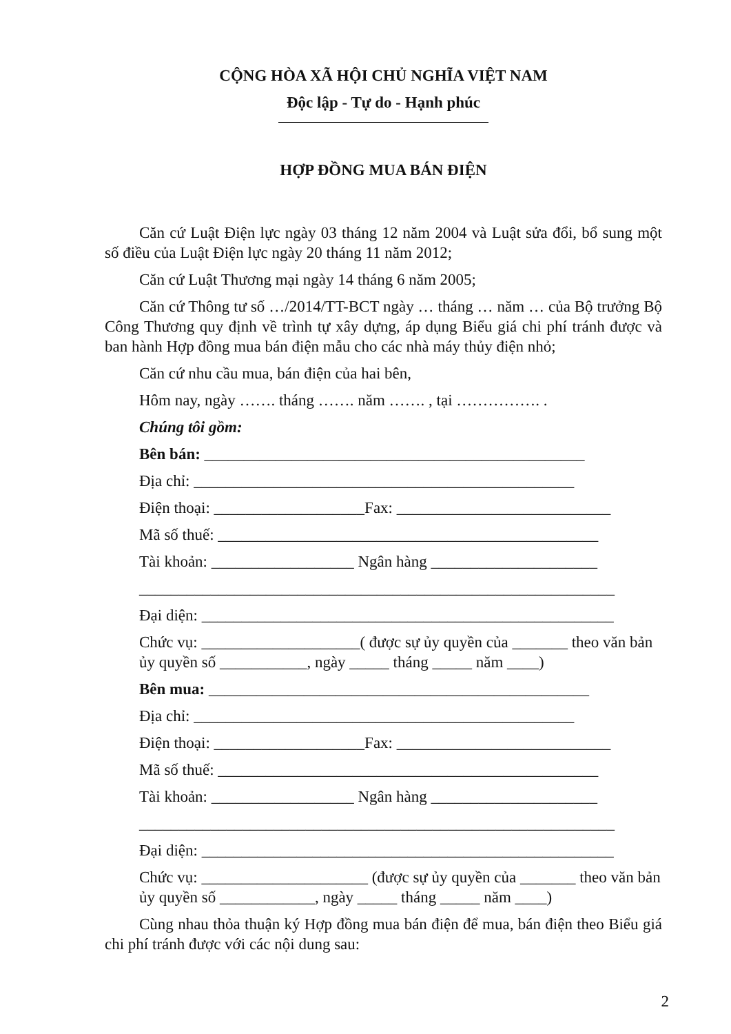CỘNG HÒA XÃ HỘI CHỦ NGHĨA VIỆT NAM
Độc lập - Tự do - Hạnh phúc
HỢP ĐỒNG MUA BÁN ĐIỆN
Căn cứ Luật Điện lực ngày 03 tháng 12 năm 2004 và Luật sửa đổi, bổ sung một số điều của Luật Điện lực ngày 20 tháng 11 năm 2012;
Căn cứ Luật Thương mại ngày 14 tháng 6 năm 2005;
Căn cứ Thông tư số …/2014/TT-BCT ngày … tháng … năm … của Bộ trưởng Bộ Công Thương quy định về trình tự xây dựng, áp dụng Biểu giá chi phí tránh được và ban hành Hợp đồng mua bán điện mẫu cho các nhà máy thủy điện nhỏ;
Căn cứ nhu cầu mua, bán điện của hai bên,
Hôm nay, ngày ……. tháng ……. năm ……. , tại ……………. .
Chúng tôi gồm:
Bên bán: ________________________________________________
Địa chỉ: ________________________________________________
Điện thoại: ___________________Fax: ___________________________
Mã số thuế: ________________________________________________
Tài khoản: __________________ Ngân hàng _____________________
____________________________________________________________
Đại diện: ____________________________________________________
Chức vụ: ____________________( được sự ủy quyền của _______ theo văn bản ủy quyền số ___________, ngày _____ tháng _____ năm ____)
Bên mua: ________________________________________________
Địa chỉ: ________________________________________________
Điện thoại: ___________________Fax: ___________________________
Mã số thuế: ________________________________________________
Tài khoản: __________________ Ngân hàng _____________________
____________________________________________________________
Đại diện: ____________________________________________________
Chức vụ: _____________________ (được sự ủy quyền của _______ theo văn bản ủy quyền số ____________, ngày _____ tháng _____ năm ____)
Cùng nhau thỏa thuận ký Hợp đồng mua bán điện để mua, bán điện theo Biểu giá chi phí tránh được với các nội dung sau:
2